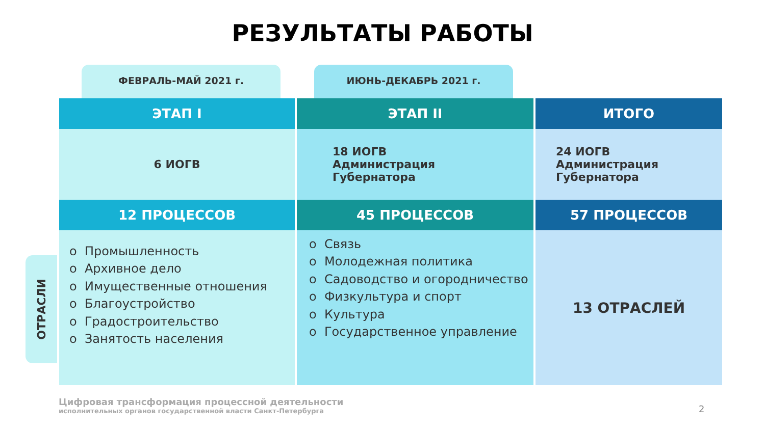РЕЗУЛЬТАТЫ РАБОТЫ
ФЕВРАЛЬ-МАЙ 2021 г. ИЮНЬ-ДЕКАБРЬ 2021 г.
ОТРАСЛИ
| ЭТАП I | ЭТАП II | ИТОГО |
| --- | --- | --- |
| 6 ИОГВ | 18 ИОГВ Администрация Губернатора | 24 ИОГВ Администрация Губернатора |
| 12 ПРОЦЕССОВ | 45 ПРОЦЕССОВ | 57 ПРОЦЕССОВ |
| o Промышленность o Архивное дело o Имущественные отношения o Благоустройство o Градостроительство o Занятость населения | o Связь o Молодежная политика o Садоводство и огородничество o Физкультура и спорт o Культура o Государственное управление | 13 ОТРАСЛЕЙ |
Цифровая трансформация процессной деятельности
исполнительных органов государственной власти Санкт-Петербурга
2